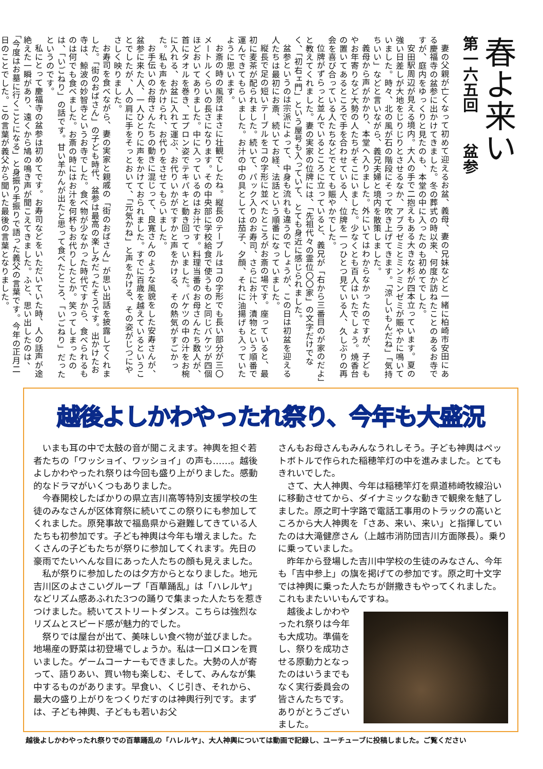春よ来い
第一六五回盆参
妻の父親が亡くなって初めて迎えるお盆、義母、妻の兄妹などと一緒に柏崎市安田にある慶福寺の盆参に出かけてきました。冬の葬式の時以来、何度か訪ねたことのあるお寺ですが、庭内をゆっくりと見たのも、本堂の中に入ったのも初めてでした。
安田駅周辺が見える境内。大人の手で二抱えもある大きな杉が四本立っています。夏の強い日差しが大地をじりじりとさせるなか、アブラゼミとミンミンゼミが賑やかに鳴いていました。時々、北の風が石の階段にそって吹き上げてきます。「涼しいもんだね」「気持ちいい」などと言いながら、義兄夫婦と境内を散策しました。
義母から声がかかり、本堂へ入りました。外にいてはわからなかったのですが、子どもやお年寄りなど大勢の人たちがそこにいました。少なくとも百人はいたでしょう。焼香台の置いてあるところで手を合わせている人、位牌を一つひとつ見ている人、久しぶりの再会を喜び合っている人たちなどでとても賑やかでした。
位牌がずらっと並んでいるところに立っていると、義兄が「右から三番目のが家のだよ」と教えてくれました。妻の実家の位牌には、「先祖代々の霊位〇〇家」の文字だけでなく、「初右ェ門」という屋号も入っていて、とても身近に感じられました。
盆参というのは宗派によって、中身も流れも違うのでしょうが、この日は初盆を迎える人たちは最初にお斎、続いてお経、法話という順番になっていました。
縦長で足の短いテーブルをコの字形に並べたところがお斎の場です。座っていると、最初に麦茶が配られました。続いて、パック入りのお寿司、さらにお汁、漬物という順番で運んできてもらいました。お汁の中の具としては茄子、夕顔、それに油揚げも入っていたように思います。
お斎の時の風景はまさに壮観でしたね。縦長のテーブルはコの字形でも長い部分が三〇メートルくらいの長さになります。その中央部に学校給食で使うものと同じバケツが四個ほどおいてありました。中に入っているのはお汁です。料理当番のお母さんたち数人が、首にタオルを巻き、エプロン姿でテキパキと動き回っていました。バケツの中の汁をお椀に入れる、お盆に入れて運ぶ、お代りいかがですかと声をかける、その熱気がすごかった。私も声をかけられ、お代りをさせてもらいました。
お手伝いのお母さんたちの動きに混じって、良寛さんのような風貌をした安寿さんが、盆参に来た人、一人ひとりに声をかけておられました。すでに百歳を越えているということでしたが、人の肩に手をそっとおいて、「元気かね」と声をかける、その姿がじつにやさしく映りました。
お寿司を食べながら、妻の実家と親戚の「街のおばさん」が思い出話を披露してくれました。「街のおばさん」の子ども時代、盆参は最高の楽しみだったそうです。出かけたお寺は、鯨波の妙智寺というお寺でした。食べ物が少なかった時代ですから、食べられるものは何でも食べました。お斎の時にはお汁を何杯もお代りしたとか。笑ってしまったのは、「いごねり」の話です。甘い羊かんが出たと思って食べたところ、「いごねり」だったというのです。
私にとって慶福寺の盆参は初めてです。お寿司などをいただいていた時、人の話声が途絶えた一瞬があり、遠くから鳩の鳴き声が聞こえてきました。ふと、思い出したのは、「今度はお墓に行くことになる」と身振り手振りで語った義父の言葉です。今年の正月二日のことでした。この言葉が義父から聞いた最後の言葉となりました。
越後よしかわやったれ祭り、今年も大盛況
いまも耳の中で太鼓の音が聞こえます。神輿を担ぐ若者たちの「ワッショイ、ワッショイ」の声も……。越後よしかわやったれ祭りは今回も盛り上がりました。感動的なドラマがいくつもありました。
今春開校したばかりの県立吉川高等特別支援学校の生徒のみなさんが区体育祭に続いてこの祭りにも参加してくれました。原発事故で福島県から避難してきている人たちも初参加です。子ども神輿は今年も増えました。たくさんの子どもたちが祭りに参加してくれます。先日の豪雨でたいへんな目にあった人たちの顔も見えました。
私が祭りに参加したのは夕方からとなりました。地元吉川区のよさこいグループ「百華踊乱」は「ハレルヤ」などリズム感あふれた3つの踊りで集まった人たちを惹きつけました。続いてストリートダンス。こちらは強烈なリズムとスピード感が魅力的でした。
祭りでは屋台が出て、美味しい食べ物が並びました。地場産の野菜は初登場でしょうか。私は一口メロンを買いました。ゲームコーナーもできました。大勢の人が寄って、語りあい、買い物も楽しむ、そして、みんなが集中するものがあります。早食い、くじ引き、それから、最大の盛り上がりをつくりだすのは神輿行列です。まずは、子ども神輿、子どもも若いお父
さんもお母さんもみんなうれしそう。子ども神輿はペットボトルで作られた稲穂竿灯の中を進みました。とてもきれいでした。
さて、大人神輿、今年は稲穂竿灯を県道柿崎牧線沿いに移動させてから、ダイナミックな動きで観衆を魅了しました。原之町十字路で電話工事用のトラックの高いところから大人神輿を「さあ、来い、来い」と指揮していたのは大滝健彦さん（上越市消防団吉川方面隊長）。乗りに乗っていました。
昨年から登場した吉川中学校の生徒のみなさん、今年も「吉中参上」の旗を掲げての参加です。原之町十文字では神輿に乗った人たちが餅撒きもやってくれました。これもまたいいもんですね。
越後よしかわやったれ祭りは今年も大成功。準備をし、祭りを成功させる原動力となったのはいうまでもなく実行委員会の皆さんたちです。ありがとうございました。
越後よしかわやったれ祭りでの百華踊乱の「ハレルヤ」、大人神輿については動画で記録し、ユーチューブに投稿しました。ご覧ください